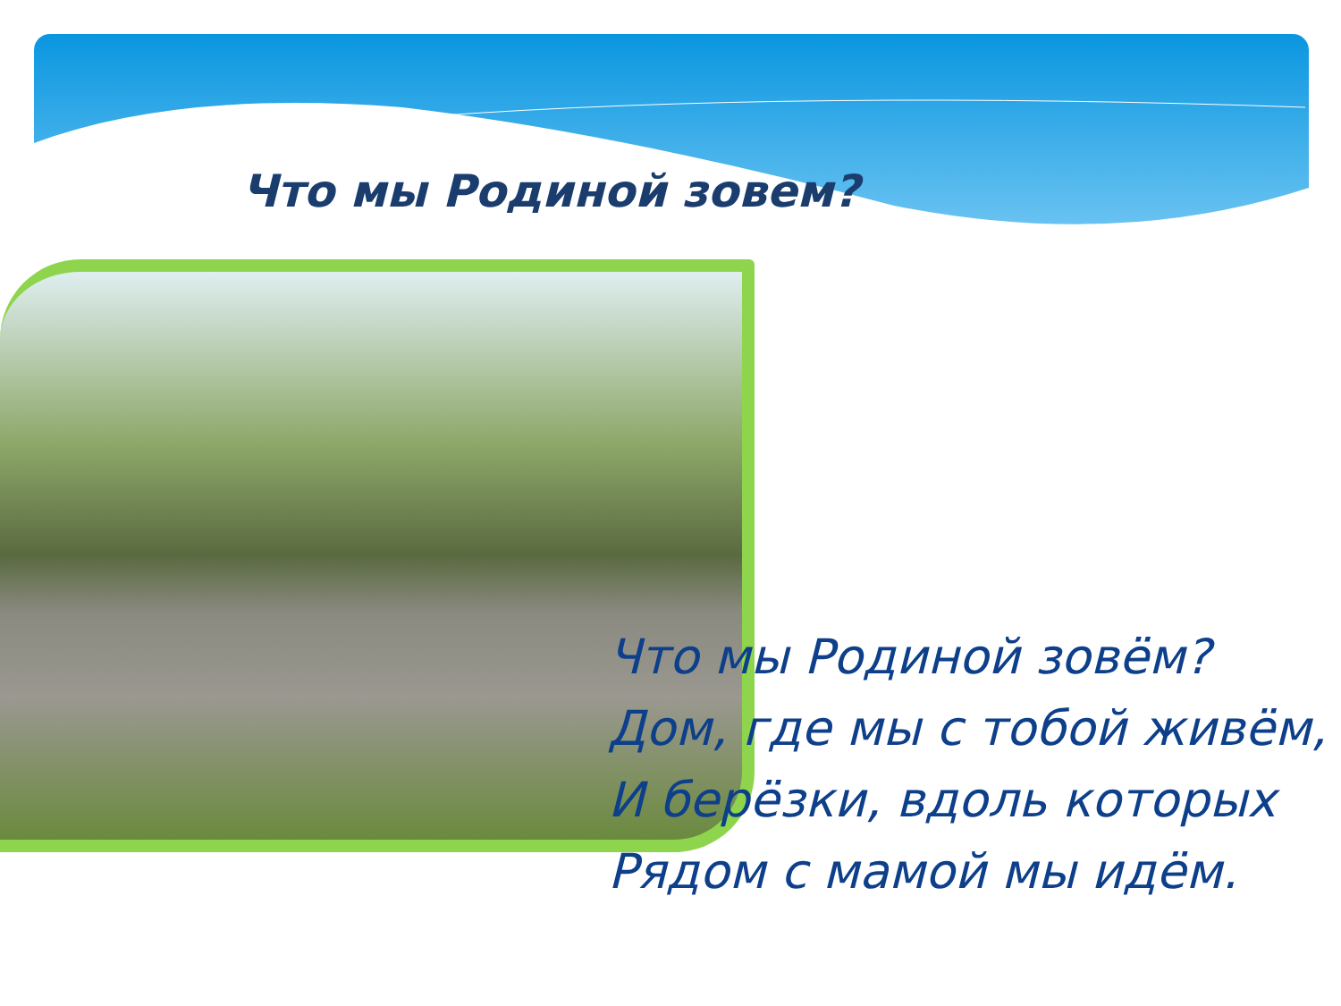Что мы Родиной зовем?
Что мы Родиной зовём?
Дом, где мы с тобой живём,
И берёзки, вдоль которых
Рядом с мамой мы идём.